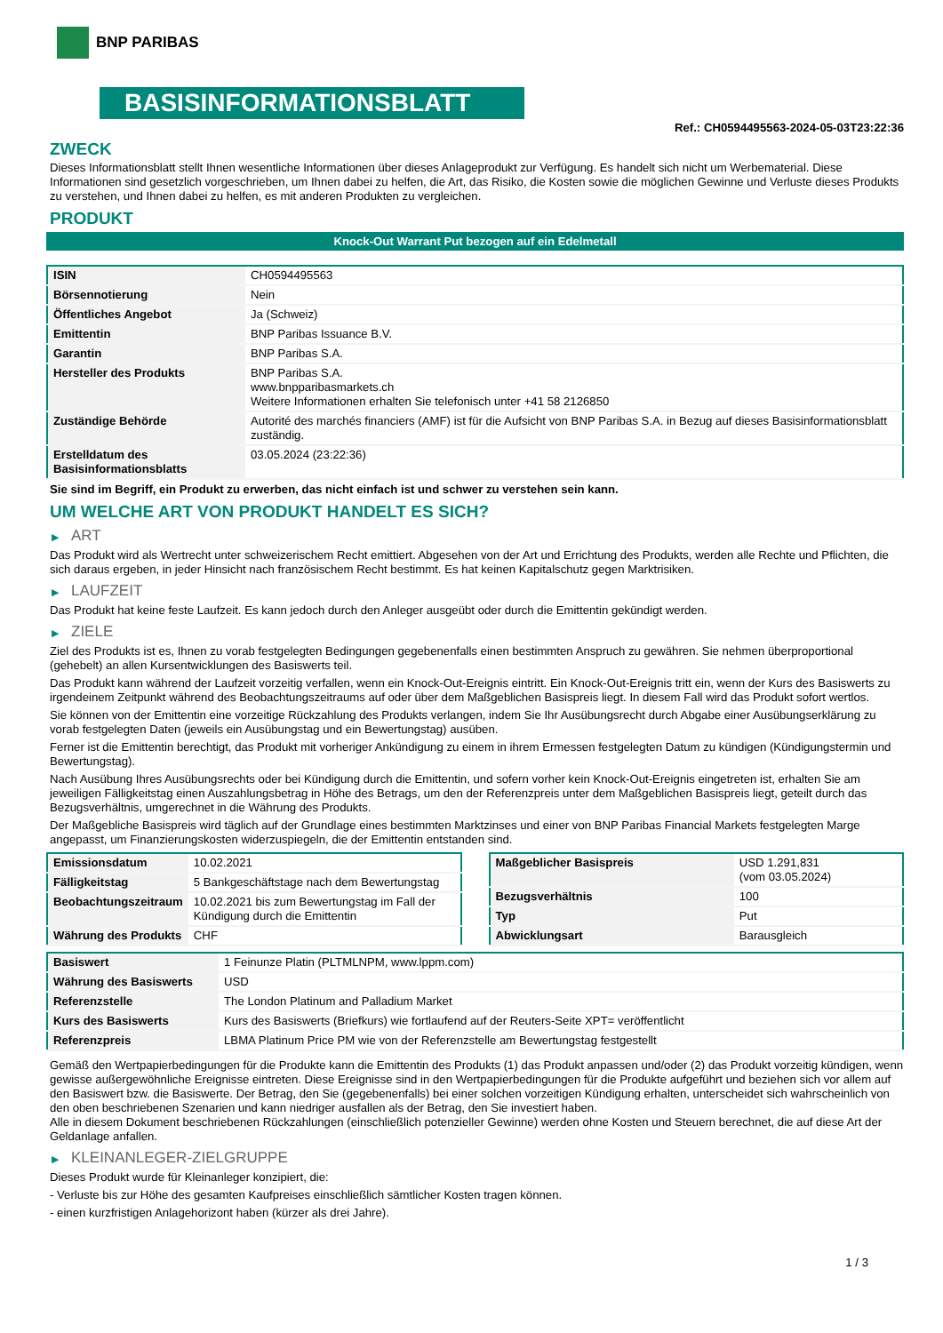BNP PARIBAS
BASISINFORMATIONSBLATT
Ref.: CH0594495563-2024-05-03T23:22:36
ZWECK
Dieses Informationsblatt stellt Ihnen wesentliche Informationen über dieses Anlageprodukt zur Verfügung. Es handelt sich nicht um Werbematerial. Diese Informationen sind gesetzlich vorgeschrieben, um Ihnen dabei zu helfen, die Art, das Risiko, die Kosten sowie die möglichen Gewinne und Verluste dieses Produkts zu verstehen, und Ihnen dabei zu helfen, es mit anderen Produkten zu vergleichen.
PRODUKT
Knock-Out Warrant Put bezogen auf ein Edelmetall
| ISIN | CH0594495563 |
| Börsennotierung | Nein |
| Öffentliches Angebot | Ja (Schweiz) |
| Emittentin | BNP Paribas Issuance B.V. |
| Garantin | BNP Paribas S.A. |
| Hersteller des Produkts | BNP Paribas S.A. www.bnpparibasmarkets.ch Weitere Informationen erhalten Sie telefonisch unter +41 58 2126850 |
| Zuständige Behörde | Autorité des marchés financiers (AMF) ist für die Aufsicht von BNP Paribas S.A. in Bezug auf dieses Basisinformationsblatt zuständig. |
| Erstelldatum des Basisinformationsblatts | 03.05.2024 (23:22:36) |
Sie sind im Begriff, ein Produkt zu erwerben, das nicht einfach ist und schwer zu verstehen sein kann.
UM WELCHE ART VON PRODUKT HANDELT ES SICH?
▶ ART
Das Produkt wird als Wertrecht unter schweizerischem Recht emittiert. Abgesehen von der Art und Errichtung des Produkts, werden alle Rechte und Pflichten, die sich daraus ergeben, in jeder Hinsicht nach französischem Recht bestimmt. Es hat keinen Kapitalschutz gegen Marktrisiken.
▶ LAUFZEIT
Das Produkt hat keine feste Laufzeit. Es kann jedoch durch den Anleger ausgeübt oder durch die Emittentin gekündigt werden.
▶ ZIELE
Ziel des Produkts ist es, Ihnen zu vorab festgelegten Bedingungen gegebenenfalls einen bestimmten Anspruch zu gewähren. Sie nehmen überproportional (gehebelt) an allen Kursentwicklungen des Basiswerts teil.
Das Produkt kann während der Laufzeit vorzeitig verfallen, wenn ein Knock-Out-Ereignis eintritt. Ein Knock-Out-Ereignis tritt ein, wenn der Kurs des Basiswerts zu irgendeinem Zeitpunkt während des Beobachtungszeitraums auf oder über dem Maßgeblichen Basispreis liegt. In diesem Fall wird das Produkt sofort wertlos.
Sie können von der Emittentin eine vorzeitige Rückzahlung des Produkts verlangen, indem Sie Ihr Ausübungsrecht durch Abgabe einer Ausübungserklärung zu vorab festgelegten Daten (jeweils ein Ausübungstag und ein Bewertungstag) ausüben.
Ferner ist die Emittentin berechtigt, das Produkt mit vorheriger Ankündigung zu einem in ihrem Ermessen festgelegten Datum zu kündigen (Kündigungstermin und Bewertungstag).
Nach Ausübung Ihres Ausübungsrechts oder bei Kündigung durch die Emittentin, und sofern vorher kein Knock-Out-Ereignis eingetreten ist, erhalten Sie am jeweiligen Fälligkeitstag einen Auszahlungsbetrag in Höhe des Betrags, um den der Referenzpreis unter dem Maßgeblichen Basispreis liegt, geteilt durch das Bezugsverhältnis, umgerechnet in die Währung des Produkts.
Der Maßgebliche Basispreis wird täglich auf der Grundlage eines bestimmten Marktzinses und einer von BNP Paribas Financial Markets festgelegten Marge angepasst, um Finanzierungskosten widerzuspiegeln, die der Emittentin entstanden sind.
| Emissionsdatum | 10.02.2021 |
| Fälligkeitstag | 5 Bankgeschäftstage nach dem Bewertungstag |
| Beobachtungszeitraum | 10.02.2021 bis zum Bewertungstag im Fall der Kündigung durch die Emittentin |
| Währung des Produkts | CHF |
| Maßgeblicher Basispreis | USD 1.291,831 (vom 03.05.2024) |
| Bezugsverhältnis | 100 |
| Typ | Put |
| Abwicklungsart | Barausgleich |
| Basiswert | 1 Feinunze Platin (PLTMLNPM, www.lppm.com) |
| Währung des Basiswerts | USD |
| Referenzstelle | The London Platinum and Palladium Market |
| Kurs des Basiswerts | Kurs des Basiswerts (Briefkurs) wie fortlaufend auf der Reuters-Seite XPT= veröffentlicht |
| Referenzpreis | LBMA Platinum Price PM wie von der Referenzstelle am Bewertungstag festgestellt |
Gemäß den Wertpapierbedingungen für die Produkte kann die Emittentin des Produkts (1) das Produkt anpassen und/oder (2) das Produkt vorzeitig kündigen, wenn gewisse außergewöhnliche Ereignisse eintreten. Diese Ereignisse sind in den Wertpapierbedingungen für die Produkte aufgeführt und beziehen sich vor allem auf den Basiswert bzw. die Basiswerte. Der Betrag, den Sie (gegebenenfalls) bei einer solchen vorzeitigen Kündigung erhalten, unterscheidet sich wahrscheinlich von den oben beschriebenen Szenarien und kann niedriger ausfallen als der Betrag, den Sie investiert haben.
Alle in diesem Dokument beschriebenen Rückzahlungen (einschließlich potenzieller Gewinne) werden ohne Kosten und Steuern berechnet, die auf diese Art der Geldanlage anfallen.
▶ KLEINANLEGER-ZIELGRUPPE
Dieses Produkt wurde für Kleinanleger konzipiert, die:
- Verluste bis zur Höhe des gesamten Kaufpreises einschließlich sämtlicher Kosten tragen können.
- einen kurzfristigen Anlagehorizont haben (kürzer als drei Jahre).
1 / 3